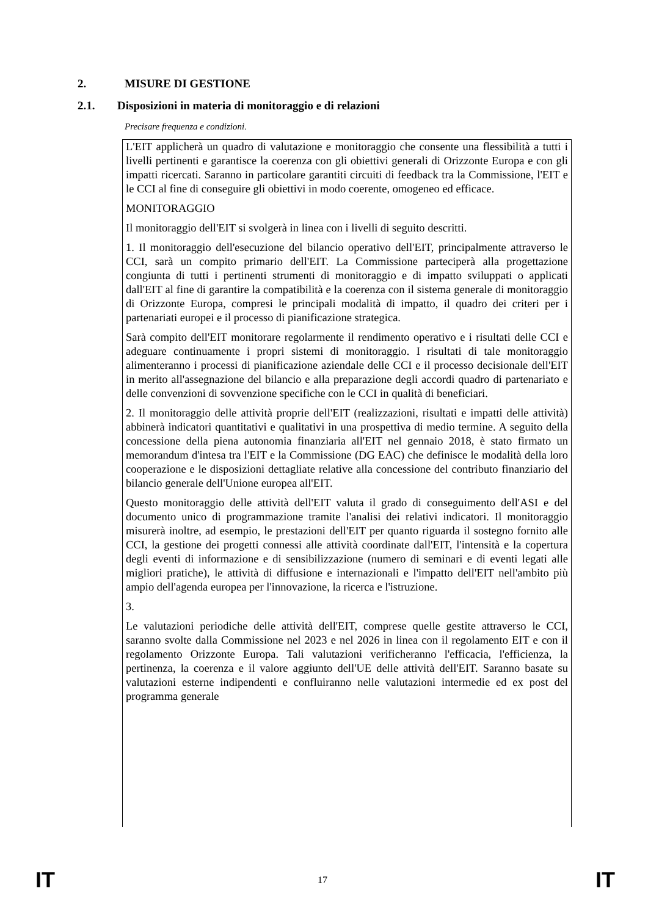2. MISURE DI GESTIONE
2.1. Disposizioni in materia di monitoraggio e di relazioni
Precisare frequenza e condizioni.
L'EIT applicherà un quadro di valutazione e monitoraggio che consente una flessibilità a tutti i livelli pertinenti e garantisce la coerenza con gli obiettivi generali di Orizzonte Europa e con gli impatti ricercati. Saranno in particolare garantiti circuiti di feedback tra la Commissione, l'EIT e le CCI al fine di conseguire gli obiettivi in modo coerente, omogeneo ed efficace.
MONITORAGGIO
Il monitoraggio dell'EIT si svolgerà in linea con i livelli di seguito descritti.
1. Il monitoraggio dell'esecuzione del bilancio operativo dell'EIT, principalmente attraverso le CCI, sarà un compito primario dell'EIT. La Commissione parteciperà alla progettazione congiunta di tutti i pertinenti strumenti di monitoraggio e di impatto sviluppati o applicati dall'EIT al fine di garantire la compatibilità e la coerenza con il sistema generale di monitoraggio di Orizzonte Europa, compresi le principali modalità di impatto, il quadro dei criteri per i partenariati europei e il processo di pianificazione strategica.
Sarà compito dell'EIT monitorare regolarmente il rendimento operativo e i risultati delle CCI e adeguare continuamente i propri sistemi di monitoraggio. I risultati di tale monitoraggio alimenteranno i processi di pianificazione aziendale delle CCI e il processo decisionale dell'EIT in merito all'assegnazione del bilancio e alla preparazione degli accordi quadro di partenariato e delle convenzioni di sovvenzione specifiche con le CCI in qualità di beneficiari.
2. Il monitoraggio delle attività proprie dell'EIT (realizzazioni, risultati e impatti delle attività) abbinerà indicatori quantitativi e qualitativi in una prospettiva di medio termine. A seguito della concessione della piena autonomia finanziaria all'EIT nel gennaio 2018, è stato firmato un memorandum d'intesa tra l'EIT e la Commissione (DG EAC) che definisce le modalità della loro cooperazione e le disposizioni dettagliate relative alla concessione del contributo finanziario del bilancio generale dell'Unione europea all'EIT.
Questo monitoraggio delle attività dell'EIT valuta il grado di conseguimento dell'ASI e del documento unico di programmazione tramite l'analisi dei relativi indicatori. Il monitoraggio misurerà inoltre, ad esempio, le prestazioni dell'EIT per quanto riguarda il sostegno fornito alle CCI, la gestione dei progetti connessi alle attività coordinate dall'EIT, l'intensità e la copertura degli eventi di informazione e di sensibilizzazione (numero di seminari e di eventi legati alle migliori pratiche), le attività di diffusione e internazionali e l'impatto dell'EIT nell'ambito più ampio dell'agenda europea per l'innovazione, la ricerca e l'istruzione.
3.
Le valutazioni periodiche delle attività dell'EIT, comprese quelle gestite attraverso le CCI, saranno svolte dalla Commissione nel 2023 e nel 2026 in linea con il regolamento EIT e con il regolamento Orizzonte Europa. Tali valutazioni verificheranno l'efficacia, l'efficienza, la pertinenza, la coerenza e il valore aggiunto dell'UE delle attività dell'EIT. Saranno basate su valutazioni esterne indipendenti e confluiranno nelle valutazioni intermedie ed ex post del programma generale
IT 17 IT